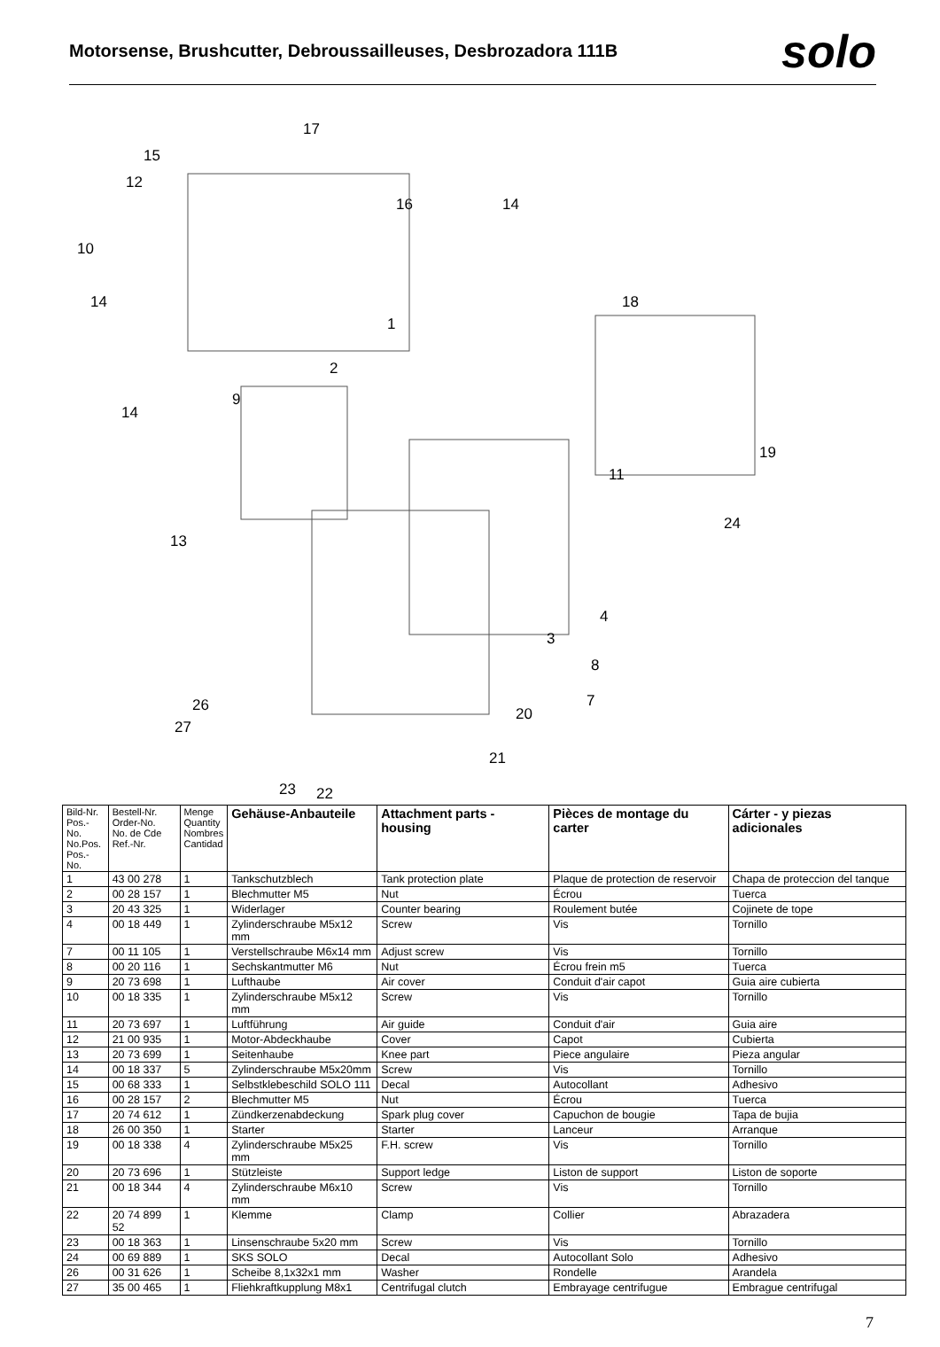Motorsense, Brushcutter, Debroussailleuses, Desbrozadora 111B
solo
17
15
12
16 14
10
14 18
1
2
9
14
19
11
24
13
4
3
8
7 26 20
27
21
23 22
| Bild-Nr. Pos.-No. No.Pos. Pos.-No. | Bestell-Nr. Order-No. No. de Cde Ref.-Nr. | Menge Quantity Nombres Cantidad | Gehäuse-Anbauteile | Attachment parts - housing | Pièces de montage du carter | Cárter - y piezas adicionales |
| --- | --- | --- | --- | --- | --- | --- |
| 1 | 43 00 278 | 1 | Tankschutzblech | Tank protection plate | Plaque de protection de reservoir | Chapa de proteccion del tanque |
| 2 | 00 28 157 | 1 | Blechmutter M5 | Nut | Écrou | Tuerca |
| 3 | 20 43 325 | 1 | Widerlager | Counter bearing | Roulement butée | Cojinete de tope |
| 4 | 00 18 449 | 1 | Zylinderschraube M5x12 mm | Screw | Vis | Tornillo |
| 7 | 00 11 105 | 1 | Verstellschraube M6x14 mm | Adjust screw | Vis | Tornillo |
| 8 | 00 20 116 | 1 | Sechskantmutter M6 | Nut | Écrou frein m5 | Tuerca |
| 9 | 20 73 698 | 1 | Lufthaube | Air cover | Conduit d'air capot | Guia aire cubierta |
| 10 | 00 18 335 | 1 | Zylinderschraube M5x12 mm | Screw | Vis | Tornillo |
| 11 | 20 73 697 | 1 | Luftführung | Air guide | Conduit d'air | Guia aire |
| 12 | 21 00 935 | 1 | Motor-Abdeckhaube | Cover | Capot | Cubierta |
| 13 | 20 73 699 | 1 | Seitenhaube | Knee part | Piece angulaire | Pieza angular |
| 14 | 00 18 337 | 5 | Zylinderschraube M5x20mm | Screw | Vis | Tornillo |
| 15 | 00 68 333 | 1 | Selbstklebeschild SOLO 111 | Decal | Autocollant | Adhesivo |
| 16 | 00 28 157 | 2 | Blechmutter M5 | Nut | Écrou | Tuerca |
| 17 | 20 74 612 | 1 | Zündkerzenabdeckung | Spark plug cover | Capuchon de bougie | Tapa de bujia |
| 18 | 26 00 350 | 1 | Starter | Starter | Lanceur | Arranque |
| 19 | 00 18 338 | 4 | Zylinderschraube M5x25 mm | F.H. screw | Vis | Tornillo |
| 20 | 20 73 696 | 1 | Stützleiste | Support ledge | Liston de support | Liston de soporte |
| 21 | 00 18 344 | 4 | Zylinderschraube M6x10 mm | Screw | Vis | Tornillo |
| 22 | 20 74 899 52 | 1 | Klemme | Clamp | Collier | Abrazadera |
| 23 | 00 18 363 | 1 | Linsenschraube 5x20 mm | Screw | Vis | Tornillo |
| 24 | 00 69 889 | 1 | SKS SOLO | Decal | Autocollant Solo | Adhesivo |
| 26 | 00 31 626 | 1 | Scheibe 8,1x32x1 mm | Washer | Rondelle | Arandela |
| 27 | 35 00 465 | 1 | Fliehkraftkupplung M8x1 | Centrifugal clutch | Embrayage centrifugue | Embrague centrifugal |
7